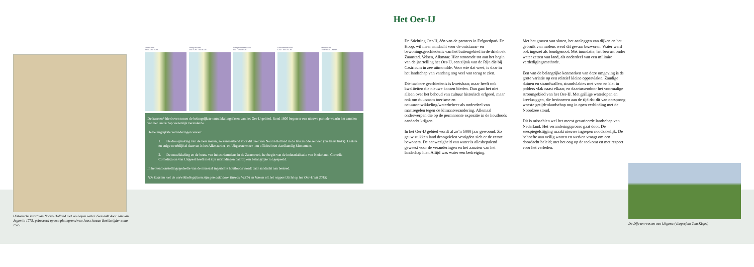Historische kaart van Noord-Holland met veel open water. Gemaakt door Jan van Jagen in 1778, gebaseerd op een plattegrond van Joost Janszn Beeldsnijder anno 1575.
Voorhistorie
2800 - 250 v.Chr.
Vroege historie
250 v.Chr. - 900 n.Chr.
Vroege middeleeuwen
900 - 1200 n.Chr.
Late middeleeuwen
1200 - 1600 n.Chr.
Moderne tijd
1600 n.Chr. - heden
De kaarten* hierboven tonen de belangrijkste ontwikkelingsfasen van het Oer-IJ gebied. Rond 1600 begon er een nieuwe periode waarin het aanzien van het landschap wezenlijk veranderde.
De belangrijkste veranderingen waren:
1. De droogmaking van de vele meren, zo kenmerkend voor dit deel van Noord-Holland in de late middeleeuwen (zie kaart links). Laatste en enige overblijfsel daarvan is het Alkmaarder- en Uitgeestermeer , nu officieel een Aardkundig Monument.
2. De ontwikkeling en de bouw van industriemolens in de Zaanstreek, het begin van de industrialisatie van Nederland. Cornelis Corneliszoon van Uitgeest heeft met zijn uitvindingen daarbij een belangrijke rol gespeeld.
In het tentoonstellingsgedeelte van de museaal ingerichte houtloods wordt daar aandacht aan besteed.
*De kaarten met de ontwikkelingsfasen zijn gemaakt door Bureau VISTA en komen uit het rapport Zicht op het Oer-IJ uit 2015)
Het Oer-IJ
De Stichting Oer-IJ, één van de partners in Erfgoedpark De Hoop, wil meer aandacht voor de ontstaans- en bewoningsgeschiedenis van het buitengebied in de driehoek Zaanstad, Velsen, Alkmaar. Hier stroomde tot aan het begin van de jaartelling het Oer-IJ, een zijtak van de Rijn die bij Castricum in zee uitmondde. Voor wie dat weet, is daar in het landschap van vandaag nog veel van terug te zien.
Die tastbare geschiedenis is kwetsbaar, maar heeft ook kwaliteiten die nieuwe kansen bieden. Dan gaat het niet alleen over het behoud van cultuur historisch erfgoed, maar ook om duurzaam toerisme en natuurontwikkeling/waterbeheer als onderdeel van maatregelen tegen de klimaatverandering. Allemaal onderwerpen die op de permanente expositie in de houtloods aandacht krijgen.
In het Oer-IJ gebied wordt al zo’n 5000 jaar gewoond. Zo gauw stukken land droogvielen vestigden zich er de eerste bewoners. De aanwezigheid van water is allesbepalend geweest voor de veranderingen en het aanzien van het landschap hier. Altijd was water een bedreiging.
Met het graven van sloten, het aanleggen van dijken en het gebruik van molens werd dit gevaar bezworen. Water werd ook ingezet als bondgenoot. Met inundatie, het bewust onder water zetten van land, als onderdeel van een militaire verdedigingsmethode.
Een van de belangrijke kenmerken van deze omgeving is de grote variatie op een relatief kleine oppervlakte. Zandige duinen en strandwallen, strandvlaktes met veen en klei in polders vlak naast elkaar, en daartussendoor het voormalige stroomgebied van het Oer-IJ. Met grillige waterlopen en kreekruggen, die herinneren aan de tijd dat dit van oorsprong woeste getijdenlandschap nog in open verbinding met de Noordzee stond.
Dit is misschien wel het meest gevarieerde landschap van Nederland. Het veranderingsproces gaat door. De zeespiegelstijging maakt nieuwe ingrepen noodzakelijk. De behoefte aan veilig wonen en werken vraagt om een doordacht beleid; met het oog op de toekomt en met respect voor het verleden.
De Dije ten westen van Uitgeest (vliegerfoto Tom Kisjes)